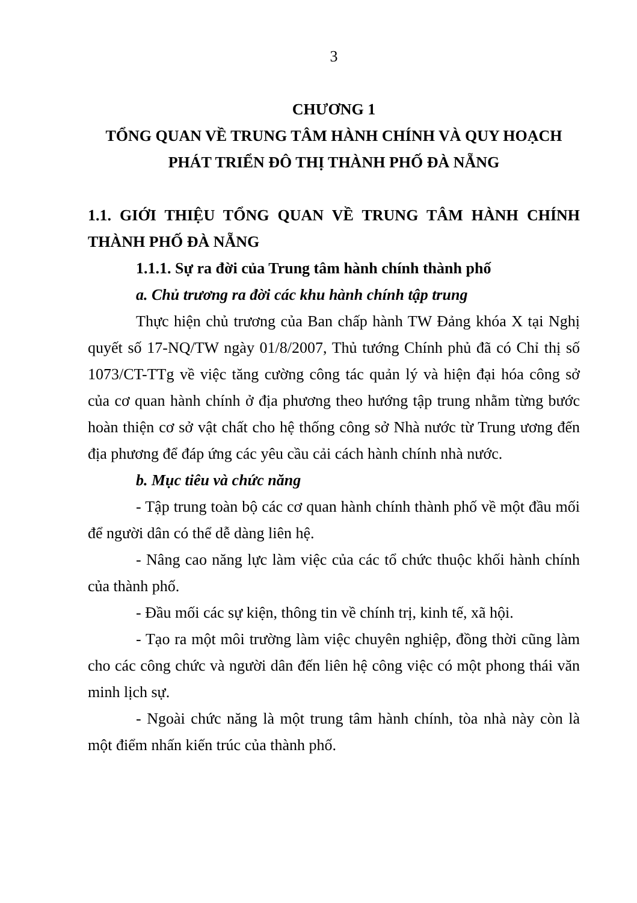3
CHƯƠNG 1
TỔNG QUAN VỀ TRUNG TÂM HÀNH CHÍNH VÀ QUY HOẠCH PHÁT TRIỂN ĐÔ THỊ THÀNH PHỐ ĐÀ NẴNG
1.1. GIỚI THIỆU TỔNG QUAN VỀ TRUNG TÂM HÀNH CHÍNH THÀNH PHỐ ĐÀ NẴNG
1.1.1. Sự ra đời của Trung tâm hành chính thành phố
a. Chủ trương ra đời các khu hành chính tập trung
Thực hiện chủ trương của Ban chấp hành TW Đảng khóa X tại Nghị quyết số 17-NQ/TW ngày 01/8/2007, Thủ tướng Chính phủ đã có Chỉ thị số 1073/CT-TTg về việc tăng cường công tác quản lý và hiện đại hóa công sở của cơ quan hành chính ở địa phương theo hướng tập trung nhằm từng bước hoàn thiện cơ sở vật chất cho hệ thống công sở Nhà nước từ Trung ương đến địa phương để đáp ứng các yêu cầu cải cách hành chính nhà nước.
b. Mục tiêu và chức năng
- Tập trung toàn bộ các cơ quan hành chính thành phố về một đầu mối để người dân có thể dễ dàng liên hệ.
- Nâng cao năng lực làm việc của các tổ chức thuộc khối hành chính của thành phố.
- Đầu mối các sự kiện, thông tin về chính trị, kinh tế, xã hội.
- Tạo ra một môi trường làm việc chuyên nghiệp, đồng thời cũng làm cho các công chức và người dân đến liên hệ công việc có một phong thái văn minh lịch sự.
- Ngoài chức năng là một trung tâm hành chính, tòa nhà này còn là một điểm nhấn kiến trúc của thành phố.